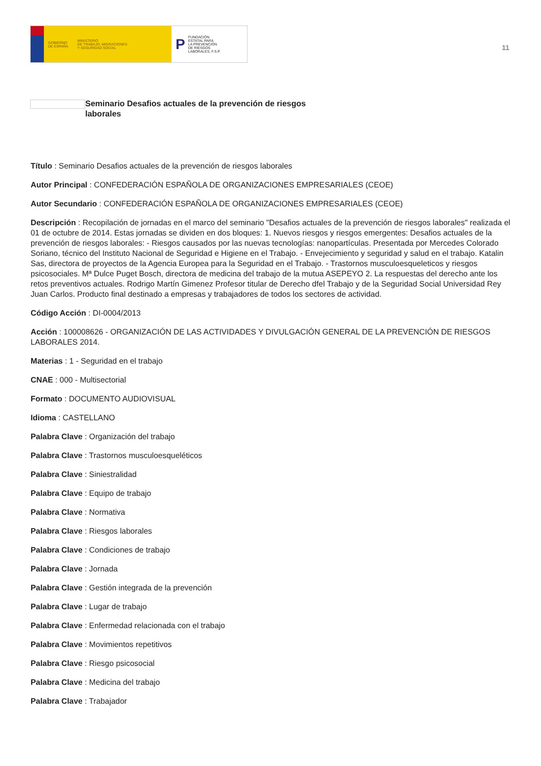GOBIERNO
DE ESPAÑA MINISTERIO
DE TRABAJO, MIGRACIONES
Y SEGURIDAD SOCIAL
P FUNDACIÓN
ESTATAL PARA
LA PREVENCIÓN
DE RIESGOS
LABORALES, F.S.P.
11
Seminario Desafios actuales de la prevención de riesgos laborales
Título : Seminario Desafios actuales de la prevención de riesgos laborales
Autor Principal : CONFEDERACIÓN ESPAÑOLA DE ORGANIZACIONES EMPRESARIALES (CEOE)
Autor Secundario : CONFEDERACIÓN ESPAÑOLA DE ORGANIZACIONES EMPRESARIALES (CEOE)
Descripción : Recopilación de jornadas en el marco del seminario "Desafios actuales de la prevención de riesgos laborales" realizada el 01 de octubre de 2014. Estas jornadas se dividen en dos bloques: 1. Nuevos riesgos y riesgos emergentes: Desafios actuales de la prevención de riesgos laborales: - Riesgos causados por las nuevas tecnologías: nanopartículas. Presentada por Mercedes Colorado Soriano, técnico del Instituto Nacional de Seguridad e Higiene en el Trabajo. - Envejecimiento y seguridad y salud en el trabajo. Katalin Sas, directora de proyectos de la Agencia Europea para la Seguridad en el Trabajo. - Trastornos musculoesqueleticos y riesgos psicosociales. Mª Dulce Puget Bosch, directora de medicina del trabajo de la mutua ASEPEYO 2. La respuestas del derecho ante los retos preventivos actuales. Rodrigo Martín Gimenez Profesor titular de Derecho dfel Trabajo y de la Seguridad Social Universidad Rey Juan Carlos. Producto final destinado a empresas y trabajadores de todos los sectores de actividad.
Código Acción : DI-0004/2013
Acción : 100008626 - ORGANIZACIÓN DE LAS ACTIVIDADES Y DIVULGACIÓN GENERAL DE LA PREVENCIÓN DE RIESGOS LABORALES 2014.
Materias : 1 - Seguridad en el trabajo
CNAE : 000 - Multisectorial
Formato : DOCUMENTO AUDIOVISUAL
Idioma : CASTELLANO
Palabra Clave : Organización del trabajo
Palabra Clave : Trastornos musculoesqueléticos
Palabra Clave : Siniestralidad
Palabra Clave : Equipo de trabajo
Palabra Clave : Normativa
Palabra Clave : Riesgos laborales
Palabra Clave : Condiciones de trabajo
Palabra Clave : Jornada
Palabra Clave : Gestión integrada de la prevención
Palabra Clave : Lugar de trabajo
Palabra Clave : Enfermedad relacionada con el trabajo
Palabra Clave : Movimientos repetitivos
Palabra Clave : Riesgo psicosocial
Palabra Clave : Medicina del trabajo
Palabra Clave : Trabajador